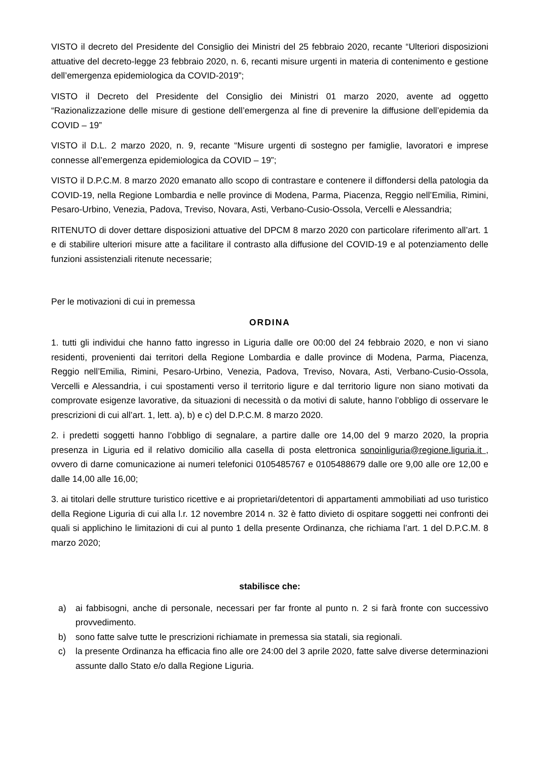VISTO il decreto del Presidente del Consiglio dei Ministri del 25 febbraio 2020, recante “Ulteriori disposizioni attuative del decreto-legge 23 febbraio 2020, n. 6, recanti misure urgenti in materia di contenimento e gestione dell’emergenza epidemiologica da COVID-2019”;
VISTO il Decreto del Presidente del Consiglio dei Ministri 01 marzo 2020, avente ad oggetto “Razionalizzazione delle misure di gestione dell’emergenza al fine di prevenire la diffusione dell’epidemia da COVID – 19”
VISTO il D.L. 2 marzo 2020, n. 9, recante “Misure urgenti di sostegno per famiglie, lavoratori e imprese connesse all’emergenza epidemiologica da COVID – 19”;
VISTO il D.P.C.M. 8 marzo 2020 emanato allo scopo di contrastare e contenere il diffondersi della patologia da COVID-19, nella Regione Lombardia e nelle province di Modena, Parma, Piacenza, Reggio nell’Emilia, Rimini, Pesaro-Urbino, Venezia, Padova, Treviso, Novara, Asti, Verbano-Cusio-Ossola, Vercelli e Alessandria;
RITENUTO di dover dettare disposizioni attuative del DPCM 8 marzo 2020 con particolare riferimento all’art. 1 e di stabilire ulteriori misure atte a facilitare il contrasto alla diffusione del COVID-19 e al potenziamento delle funzioni assistenziali ritenute necessarie;
Per le motivazioni di cui in premessa
ORDINA
1. tutti gli individui che hanno fatto ingresso in Liguria dalle ore 00:00 del 24 febbraio 2020, e non vi siano residenti, provenienti dai territori della Regione Lombardia e dalle province di Modena, Parma, Piacenza, Reggio nell’Emilia, Rimini, Pesaro-Urbino, Venezia, Padova, Treviso, Novara, Asti, Verbano-Cusio-Ossola, Vercelli e Alessandria, i cui spostamenti verso il territorio ligure e dal territorio ligure non siano motivati da comprovate esigenze lavorative, da situazioni di necessità o da motivi di salute, hanno l’obbligo di osservare le prescrizioni di cui all’art. 1, lett. a), b) e c) del D.P.C.M. 8 marzo 2020.
2. i predetti soggetti hanno l’obbligo di segnalare, a partire dalle ore 14,00 del 9 marzo 2020, la propria presenza in Liguria ed il relativo domicilio alla casella di posta elettronica sonoinliguria@regione.liguria.it , ovvero di darne comunicazione ai numeri telefonici 0105485767 e 0105488679 dalle ore 9,00 alle ore 12,00 e dalle 14,00 alle 16,00;
3. ai titolari delle strutture turistico ricettive e ai proprietari/detentori di appartamenti ammobiliati ad uso turistico della Regione Liguria di cui alla l.r. 12 novembre 2014 n. 32 è fatto divieto di ospitare soggetti nei confronti dei quali si applichino le limitazioni di cui al punto 1 della presente Ordinanza, che richiama l’art. 1 del D.P.C.M. 8 marzo 2020;
stabilisce che:
a) ai fabbisogni, anche di personale, necessari per far fronte al punto n. 2 si farà fronte con successivo provvedimento.
b) sono fatte salve tutte le prescrizioni richiamate in premessa sia statali, sia regionali.
c) la presente Ordinanza ha efficacia fino alle ore 24:00 del 3 aprile 2020, fatte salve diverse determinazioni assunte dallo Stato e/o dalla Regione Liguria.